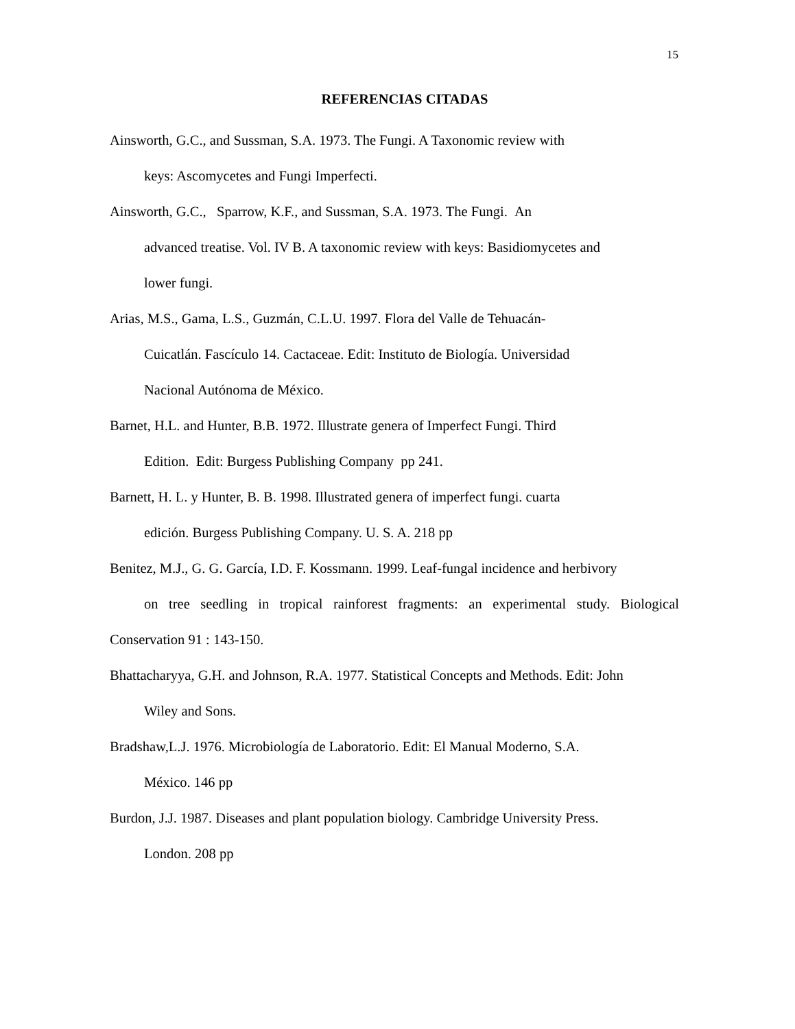15
REFERENCIAS CITADAS
Ainsworth, G.C., and Sussman, S.A. 1973. The Fungi. A Taxonomic review with
keys: Ascomycetes and Fungi Imperfecti.
Ainsworth, G.C., Sparrow, K.F., and Sussman, S.A. 1973. The Fungi. An
advanced treatise. Vol. IV B. A taxonomic review with keys: Basidiomycetes and
lower fungi.
Arias, M.S., Gama, L.S., Guzmán, C.L.U. 1997. Flora del Valle de Tehuacán-
Cuicatlán. Fascículo 14. Cactaceae. Edit: Instituto de Biología. Universidad
Nacional Autónoma de México.
Barnet, H.L. and Hunter, B.B. 1972. Illustrate genera of Imperfect Fungi. Third
Edition. Edit: Burgess Publishing Company pp 241.
Barnett, H. L. y Hunter, B. B. 1998. Illustrated genera of imperfect fungi. cuarta
edición. Burgess Publishing Company. U. S. A. 218 pp
Benitez, M.J., G. G. García, I.D. F. Kossmann. 1999. Leaf-fungal incidence and herbivory
on tree seedling in tropical rainforest fragments: an experimental study. Biological
Conservation 91 : 143-150.
Bhattacharyya, G.H. and Johnson, R.A. 1977. Statistical Concepts and Methods. Edit: John
Wiley and Sons.
Bradshaw,L.J. 1976. Microbiología de Laboratorio. Edit: El Manual Moderno, S.A.
México. 146 pp
Burdon, J.J. 1987. Diseases and plant population biology. Cambridge University Press.
London. 208 pp